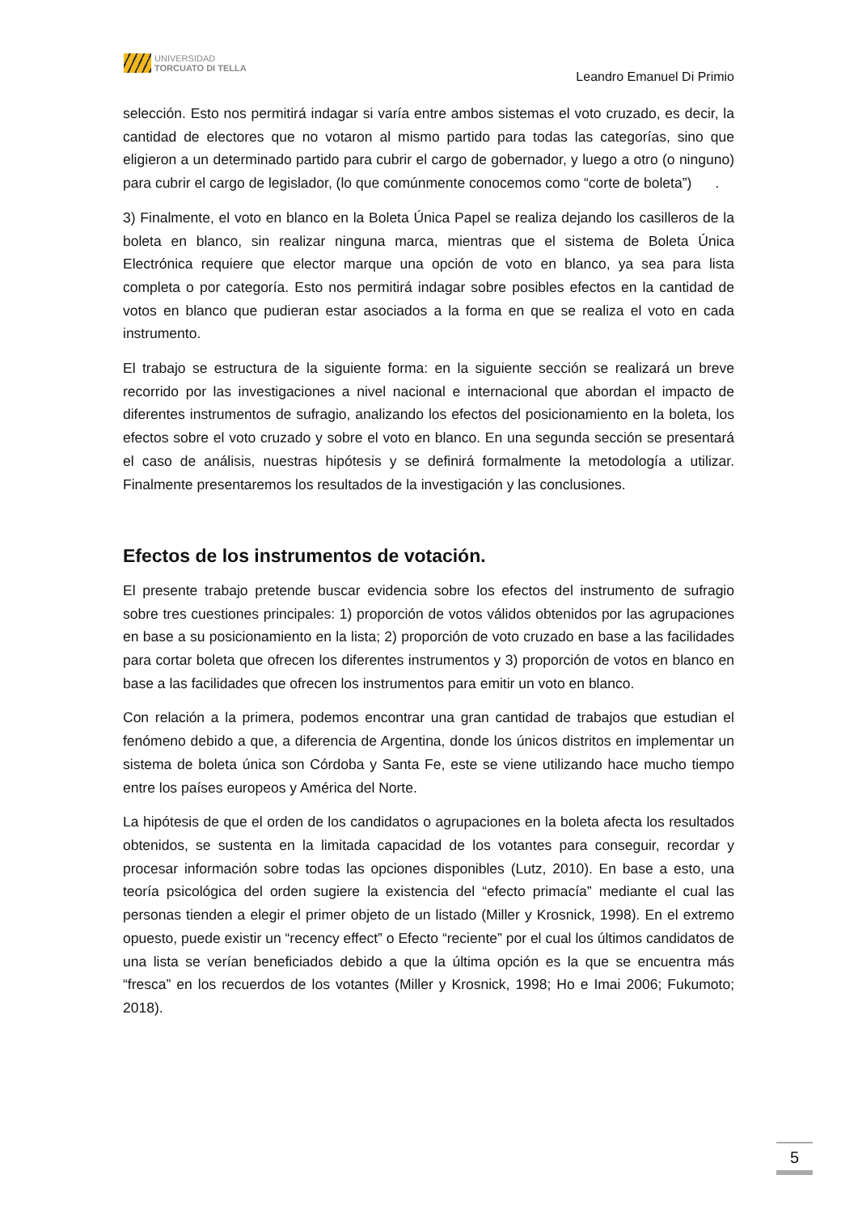UNIVERSIDAD
TORCUATO DI TELLA
Leandro Emanuel Di Primio
selección. Esto nos permitirá indagar si varía entre ambos sistemas el voto cruzado, es decir, la cantidad de electores que no votaron al mismo partido para todas las categorías, sino que eligieron a un determinado partido para cubrir el cargo de gobernador, y luego a otro (o ninguno) para cubrir el cargo de legislador, (lo que comúnmente conocemos como “corte de boleta”) .
3) Finalmente, el voto en blanco en la Boleta Única Papel se realiza dejando los casilleros de la boleta en blanco, sin realizar ninguna marca, mientras que el sistema de Boleta Única Electrónica requiere que elector marque una opción de voto en blanco, ya sea para lista completa o por categoría. Esto nos permitirá indagar sobre posibles efectos en la cantidad de votos en blanco que pudieran estar asociados a la forma en que se realiza el voto en cada instrumento.
El trabajo se estructura de la siguiente forma: en la siguiente sección se realizará un breve recorrido por las investigaciones a nivel nacional e internacional que abordan el impacto de diferentes instrumentos de sufragio, analizando los efectos del posicionamiento en la boleta, los efectos sobre el voto cruzado y sobre el voto en blanco. En una segunda sección se presentará el caso de análisis, nuestras hipótesis y se definirá formalmente la metodología a utilizar. Finalmente presentaremos los resultados de la investigación y las conclusiones.
Efectos de los instrumentos de votación.
El presente trabajo pretende buscar evidencia sobre los efectos del instrumento de sufragio sobre tres cuestiones principales: 1) proporción de votos válidos obtenidos por las agrupaciones en base a su posicionamiento en la lista; 2) proporción de voto cruzado en base a las facilidades para cortar boleta que ofrecen los diferentes instrumentos y 3) proporción de votos en blanco en base a las facilidades que ofrecen los instrumentos para emitir un voto en blanco.
Con relación a la primera, podemos encontrar una gran cantidad de trabajos que estudian el fenómeno debido a que, a diferencia de Argentina, donde los únicos distritos en implementar un sistema de boleta única son Córdoba y Santa Fe, este se viene utilizando hace mucho tiempo entre los países europeos y América del Norte.
La hipótesis de que el orden de los candidatos o agrupaciones en la boleta afecta los resultados obtenidos, se sustenta en la limitada capacidad de los votantes para conseguir, recordar y procesar información sobre todas las opciones disponibles (Lutz, 2010). En base a esto, una teoría psicológica del orden sugiere la existencia del “efecto primacía” mediante el cual las personas tienden a elegir el primer objeto de un listado (Miller y Krosnick, 1998). En el extremo opuesto, puede existir un “recency effect” o Efecto “reciente” por el cual los últimos candidatos de una lista se verían beneficiados debido a que la última opción es la que se encuentra más “fresca” en los recuerdos de los votantes (Miller y Krosnick, 1998; Ho e Imai 2006; Fukumoto; 2018).
5